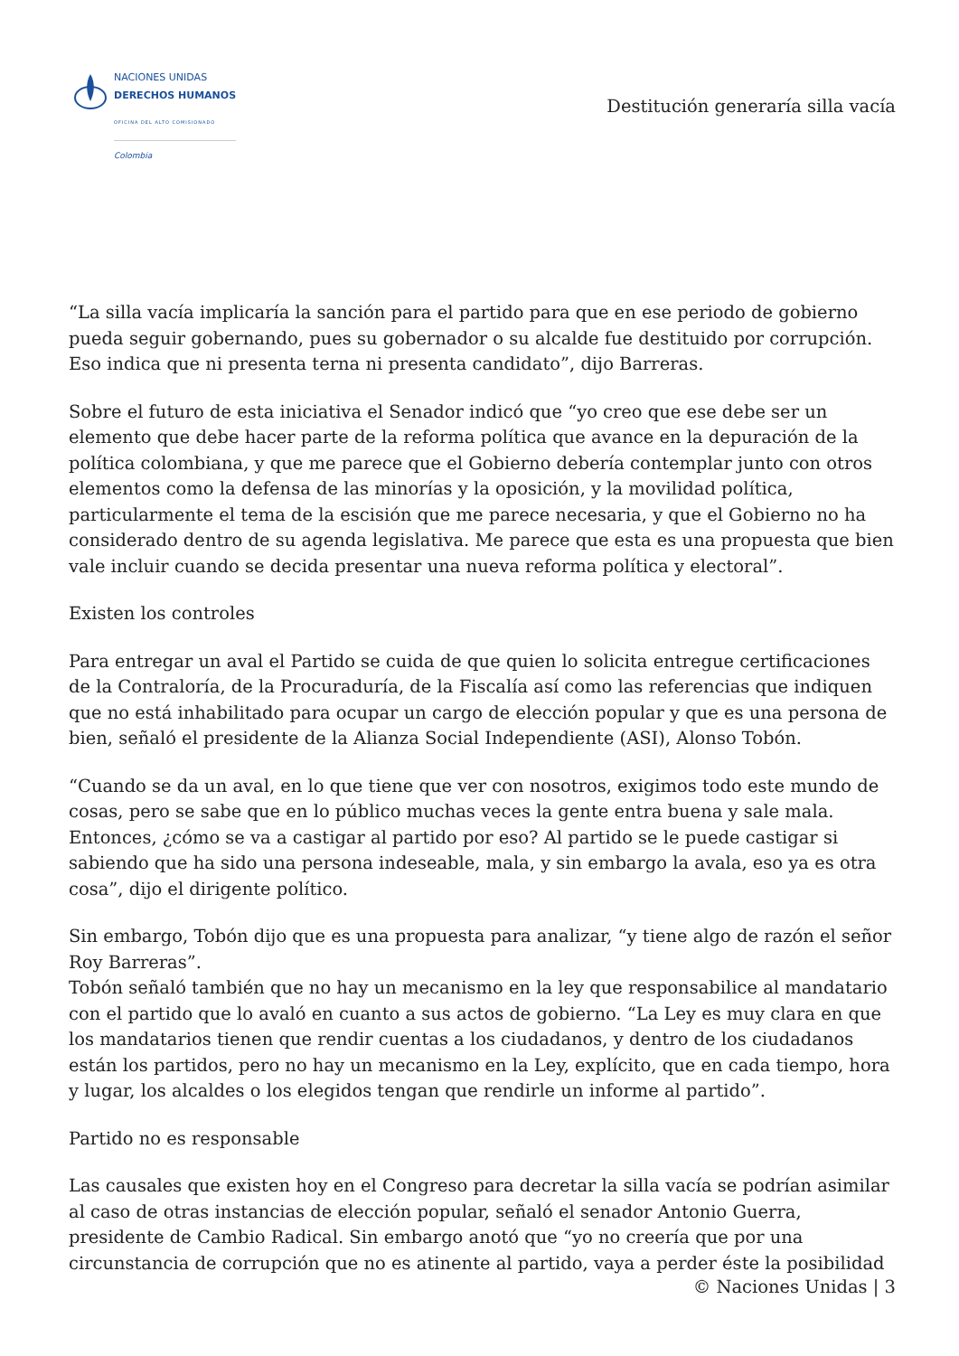NACIONES UNIDAS
DERECHOS HUMANOS
OFICINA DEL ALTO COMISIONADO
Colombia
Destitución generaría silla vacía
“La silla vacía implicaría la sanción para el partido para que en ese periodo de gobierno pueda seguir gobernando, pues su gobernador o su alcalde fue destituido por corrupción. Eso indica que ni presenta terna ni presenta candidato”, dijo Barreras.
Sobre el futuro de esta iniciativa el Senador indicó que “yo creo que ese debe ser un elemento que debe hacer parte de la reforma política que avance en la depuración de la política colombiana, y que me parece que el Gobierno debería contemplar junto con otros elementos como la defensa de las minorías y la oposición, y la movilidad política, particularmente el tema de la escisión que me parece necesaria, y que el Gobierno no ha considerado dentro de su agenda legislativa. Me parece que esta es una propuesta que bien vale incluir cuando se decida presentar una nueva reforma política y electoral”.
Existen los controles
Para entregar un aval el Partido se cuida de que quien lo solicita entregue certificaciones de la Contraloría, de la Procuraduría, de la Fiscalía así como las referencias que indiquen que no está inhabilitado para ocupar un cargo de elección popular y que es una persona de bien, señaló el presidente de la Alianza Social Independiente (ASI), Alonso Tobón.
“Cuando se da un aval, en lo que tiene que ver con nosotros, exigimos todo este mundo de cosas, pero se sabe que en lo público muchas veces la gente entra buena y sale mala. Entonces, ¿cómo se va a castigar al partido por eso? Al partido se le puede castigar si sabiendo que ha sido una persona indeseable, mala, y sin embargo la avala, eso ya es otra cosa”, dijo el dirigente político.
Sin embargo, Tobón dijo que es una propuesta para analizar, “y tiene algo de razón el señor Roy Barreras”.
Tobón señaló también que no hay un mecanismo en la ley que responsabilice al mandatario con el partido que lo avaló en cuanto a sus actos de gobierno. “La Ley es muy clara en que los mandatarios tienen que rendir cuentas a los ciudadanos, y dentro de los ciudadanos están los partidos, pero no hay un mecanismo en la Ley, explícito, que en cada tiempo, hora y lugar, los alcaldes o los elegidos tengan que rendirle un informe al partido”.
Partido no es responsable
Las causales que existen hoy en el Congreso para decretar la silla vacía se podrían asimilar al caso de otras instancias de elección popular, señaló el senador Antonio Guerra, presidente de Cambio Radical. Sin embargo anotó que “yo no creería que por una circunstancia de corrupción que no es atinente al partido, vaya a perder éste la posibilidad
© Naciones Unidas | 3